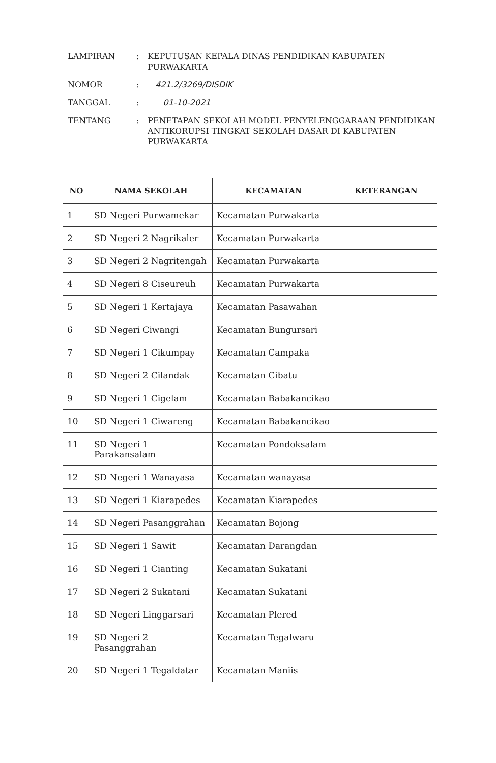LAMPIRAN
:
KEPUTUSAN KEPALA DINAS PENDIDIKAN KABUPATEN PURWAKARTA
NOMOR
:
421.2/3269/DISDIK
TANGGAL
:
01-10-2021
TENTANG
:
PENETAPAN SEKOLAH MODEL PENYELENGGARAAN PENDIDIKAN ANTIKORUPSI TINGKAT SEKOLAH DASAR DI KABUPATEN PURWAKARTA
| NO | NAMA SEKOLAH | KECAMATAN | KETERANGAN |
| --- | --- | --- | --- |
| 1 | SD Negeri Purwamekar | Kecamatan Purwakarta | |
| 2 | SD Negeri 2 Nagrikaler | Kecamatan Purwakarta | |
| 3 | SD Negeri 2 Nagritengah | Kecamatan Purwakarta | |
| 4 | SD Negeri 8 Ciseureuh | Kecamatan Purwakarta | |
| 5 | SD Negeri 1 Kertajaya | Kecamatan Pasawahan | |
| 6 | SD Negeri Ciwangi | Kecamatan Bungursari | |
| 7 | SD Negeri 1 Cikumpay | Kecamatan Campaka | |
| 8 | SD Negeri 2 Cilandak | Kecamatan Cibatu | |
| 9 | SD Negeri 1 Cigelam | Kecamatan Babakancikao | |
| 10 | SD Negeri 1 Ciwareng | Kecamatan Babakancikao | |
| 11 | SD Negeri 1 Parakansalam | Kecamatan Pondoksalam | |
| 12 | SD Negeri 1 Wanayasa | Kecamatan wanayasa | |
| 13 | SD Negeri 1 Kiarapedes | Kecamatan Kiarapedes | |
| 14 | SD Negeri Pasanggrahan | Kecamatan Bojong | |
| 15 | SD Negeri 1 Sawit | Kecamatan Darangdan | |
| 16 | SD Negeri 1 Cianting | Kecamatan Sukatani | |
| 17 | SD Negeri 2 Sukatani | Kecamatan Sukatani | |
| 18 | SD Negeri Linggarsari | Kecamatan Plered | |
| 19 | SD Negeri 2 Pasanggrahan | Kecamatan Tegalwaru | |
| 20 | SD Negeri 1 Tegaldatar | Kecamatan Maniis | |